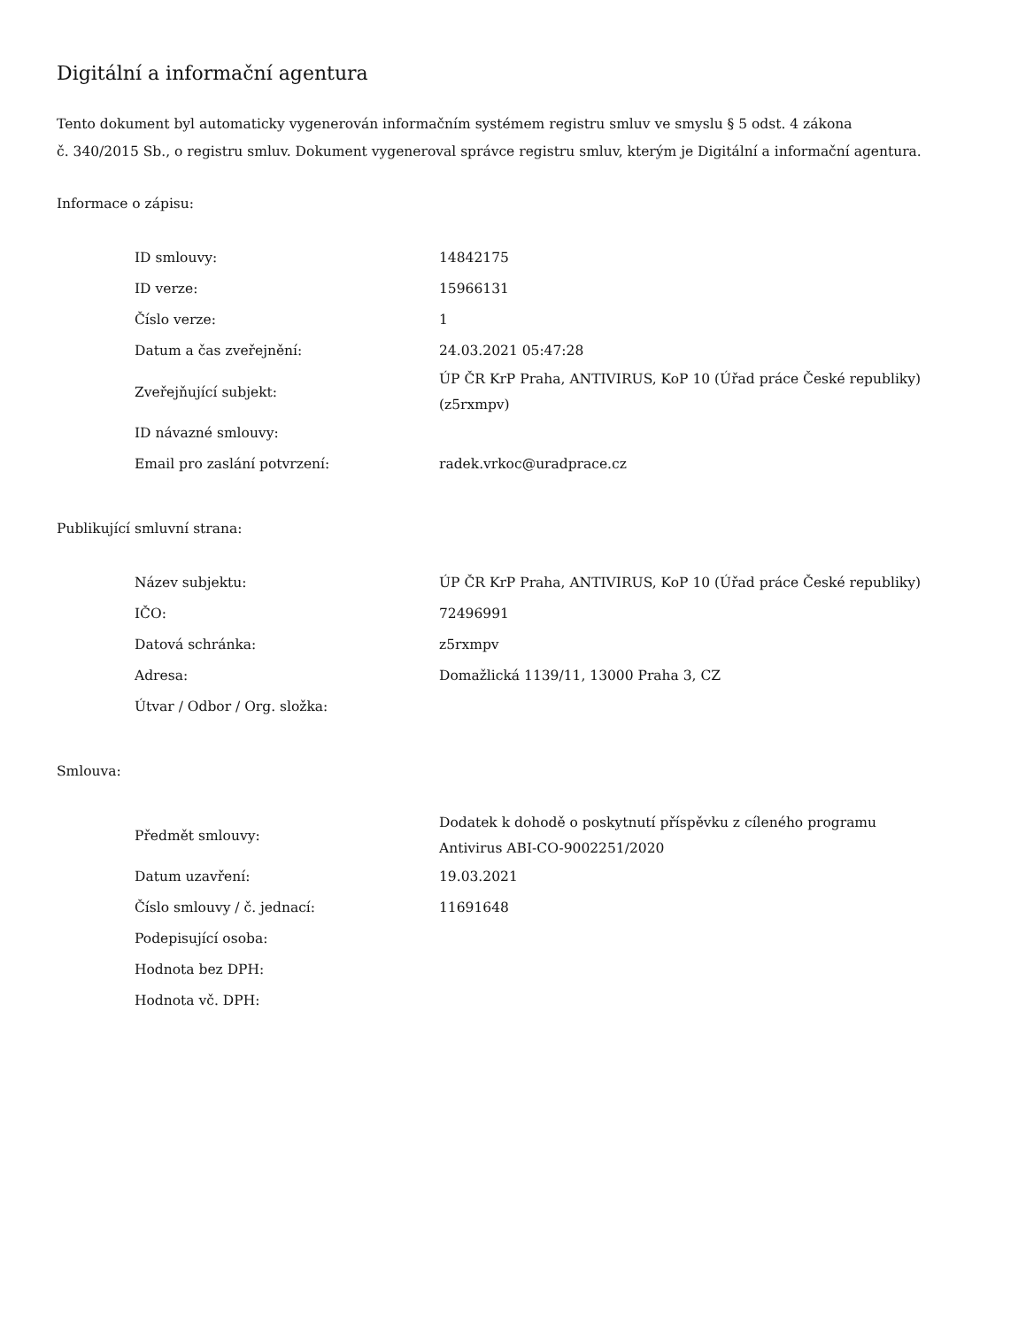Digitální a informační agentura
Tento dokument byl automaticky vygenerován informačním systémem registru smluv ve smyslu § 5 odst. 4 zákona
č. 340/2015 Sb., o registru smluv. Dokument vygeneroval správce registru smluv, kterým je Digitální a informační agentura.
Informace o zápisu:
| ID smlouvy: | 14842175 |
| ID verze: | 15966131 |
| Číslo verze: | 1 |
| Datum a čas zveřejnění: | 24.03.2021 05:47:28 |
| Zveřejňující subjekt: | ÚP ČR KrP Praha, ANTIVIRUS, KoP 10 (Úřad práce České republiky) (z5rxmpv) |
| ID návazné smlouvy: | |
| Email pro zaslání potvrzení: | radek.vrkoc@uradprace.cz |
Publikující smluvní strana:
| Název subjektu: | ÚP ČR KrP Praha, ANTIVIRUS, KoP 10 (Úřad práce České republiky) |
| IČO: | 72496991 |
| Datová schránka: | z5rxmpv |
| Adresa: | Domažlická 1139/11, 13000 Praha 3, CZ |
| Útvar / Odbor / Org. složka: | |
Smlouva:
| Předmět smlouvy: | Dodatek k dohodě o poskytnutí příspěvku z cíleného programu Antivirus ABI-CO-9002251/2020 |
| Datum uzavření: | 19.03.2021 |
| Číslo smlouvy / č. jednací: | 11691648 |
| Podepisující osoba: | |
| Hodnota bez DPH: | |
| Hodnota vč. DPH: | |